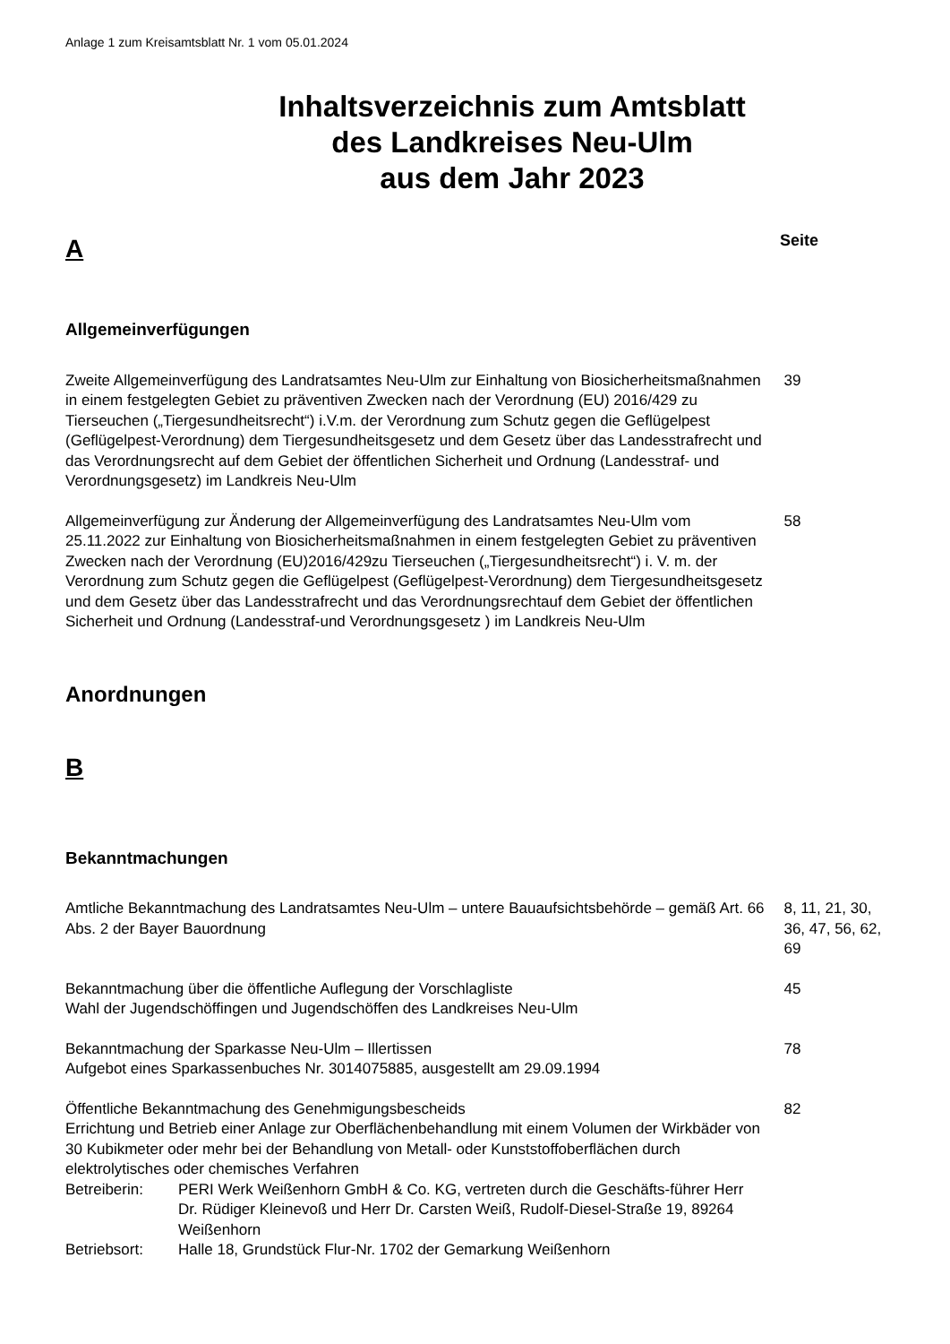Anlage 1 zum Kreisamtsblatt Nr. 1 vom 05.01.2024
Inhaltsverzeichnis zum Amtsblatt
des Landkreises Neu-Ulm
aus dem Jahr 2023
A Seite
Allgemeinverfügungen
Zweite Allgemeinverfügung des Landratsamtes Neu-Ulm zur Einhaltung von Biosicherheitsmaßnahmen in einem festgelegten Gebiet zu präventiven Zwecken nach der Verordnung (EU) 2016/429 zu Tierseuchen („Tiergesundheitsrecht“) i.V.m. der Verordnung zum Schutz gegen die Geflügelpest (Geflügelpest-Verordnung) dem Tiergesundheitsgesetz und dem Gesetz über das Landesstrafrecht und das Verordnungsrecht auf dem Gebiet der öffentlichen Sicherheit und Ordnung (Landesstraf- und Verordnungsgesetz) im Landkreis Neu-Ulm
39
Allgemeinverfügung zur Änderung der Allgemeinverfügung des Landratsamtes Neu-Ulm vom 25.11.2022 zur Einhaltung von Biosicherheitsmaßnahmen in einem festgelegten Gebiet zu präventiven Zwecken nach der Verordnung (EU)2016/429zu Tierseuchen („Tiergesundheitsrecht“) i. V. m. der Verordnung zum Schutz gegen die Geflügelpest (Geflügelpest-Verordnung) dem Tiergesundheitsgesetz und dem Gesetz über das Landesstrafrecht und das Verordnungsrechtauf dem Gebiet der öffentlichen Sicherheit und Ordnung (Landesstraf-und Verordnungsgesetz ) im Landkreis Neu-Ulm
58
Anordnungen
B
Bekanntmachungen
Amtliche Bekanntmachung des Landratsamtes Neu-Ulm – untere Bauaufsichtsbehörde – gemäß Art. 66 Abs. 2 der Bayer Bauordnung
8, 11, 21, 30, 36, 47, 56, 62, 69
Bekanntmachung über die öffentliche Auflegung der Vorschlagliste
Wahl der Jugendschöffingen und Jugendschöffen des Landkreises Neu-Ulm
45
Bekanntmachung der Sparkasse Neu-Ulm – Illertissen
Aufgebot eines Sparkassenbuches Nr. 3014075885, ausgestellt am 29.09.1994
78
Öffentliche Bekanntmachung des Genehmigungsbescheids
Errichtung und Betrieb einer Anlage zur Oberflächenbehandlung mit einem Volumen der Wirkbäder von 30 Kubikmeter oder mehr bei der Behandlung von Metall- oder Kunststoffoberflächen durch elektrolytisches oder chemisches Verfahren
Betreiberin: PERI Werk Weißenhorn GmbH & Co. KG, vertreten durch die Geschäfts-führer Herr Dr. Rüdiger Kleinevoß und Herr Dr. Carsten Weiß, Rudolf-Diesel-Straße 19, 89264 Weißenhorn
Betriebsort: Halle 18, Grundstück Flur-Nr. 1702 der Gemarkung Weißenhorn
82